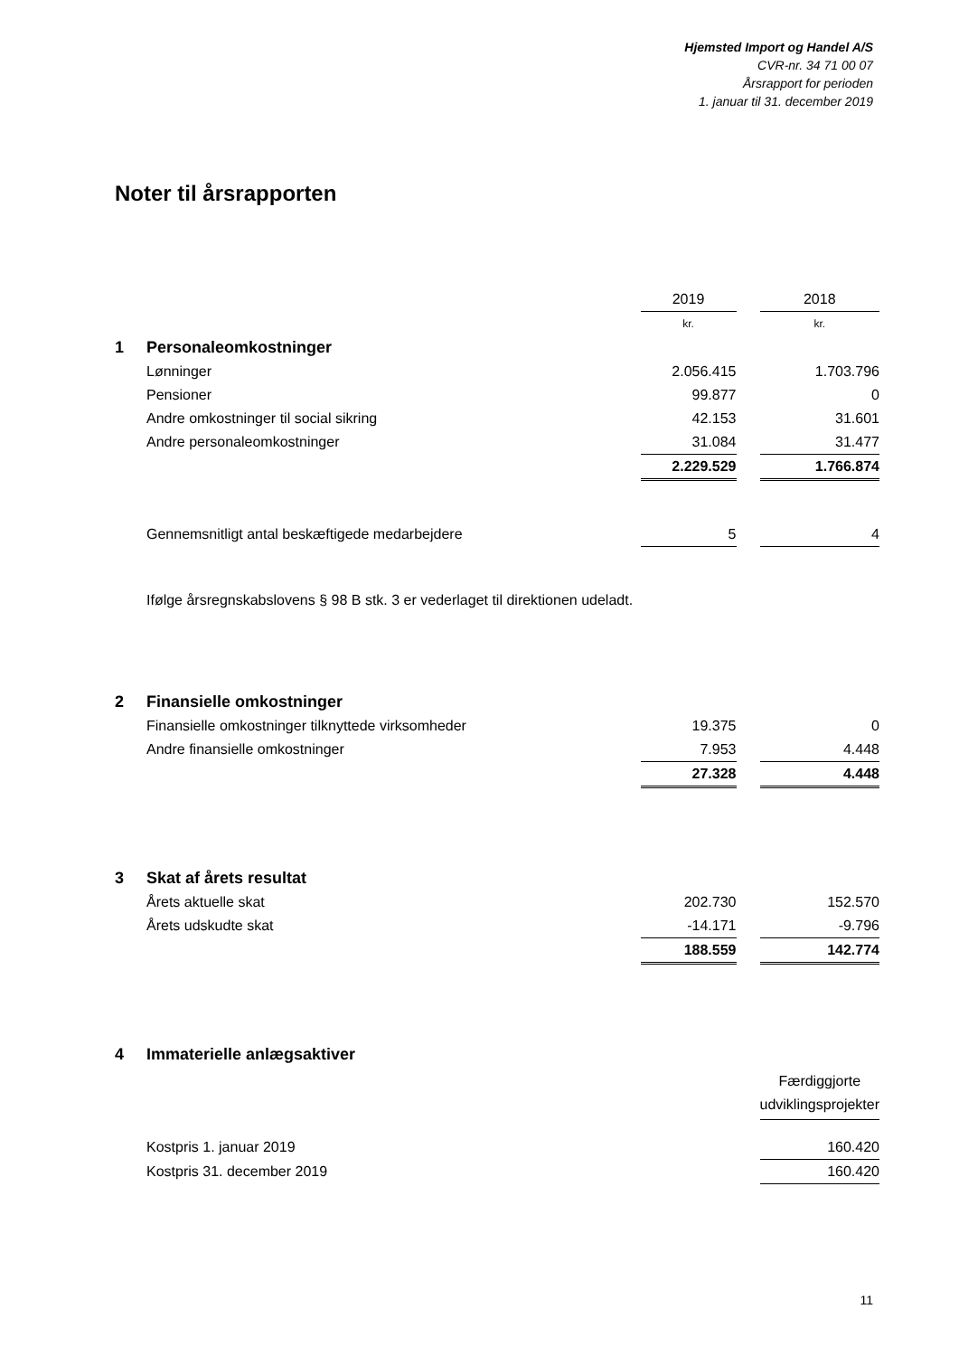Hjemsted Import og Handel A/S
CVR-nr. 34 71 00 07
Årsrapport for perioden
1. januar til 31. december 2019
Noter til årsrapporten
| | | 2019 | | 2018 |
| | | kr. | | kr. |
| 1 | Personaleomkostninger | | | |
| | Lønninger | 2.056.415 | | 1.703.796 |
| | Pensioner | 99.877 | | 0 |
| | Andre omkostninger til social sikring | 42.153 | | 31.601 |
| | Andre personaleomkostninger | 31.084 | | 31.477 |
| | | 2.229.529 | | 1.766.874 |
| | Gennemsnitligt antal beskæftigede medarbejdere | 5 | | 4 |
| | Ifølge årsregnskabslovens § 98 B stk. 3 er vederlaget til direktionen udeladt. | | | |
| 2 | Finansielle omkostninger | | | |
| | Finansielle omkostninger tilknyttede virksomheder | 19.375 | | 0 |
| | Andre finansielle omkostninger | 7.953 | | 4.448 |
| | | 27.328 | | 4.448 |
| 3 | Skat af årets resultat | | | |
| | Årets aktuelle skat | 202.730 | | 152.570 |
| | Årets udskudte skat | -14.171 | | -9.796 |
| | | 188.559 | | 142.774 |
| 4 | Immaterielle anlægsaktiver | | | |
| | | | | Færdiggjorte udviklingsprojekter |
| | Kostpris 1. januar 2019 | | | 160.420 |
| | Kostpris 31. december 2019 | | | 160.420 |
11